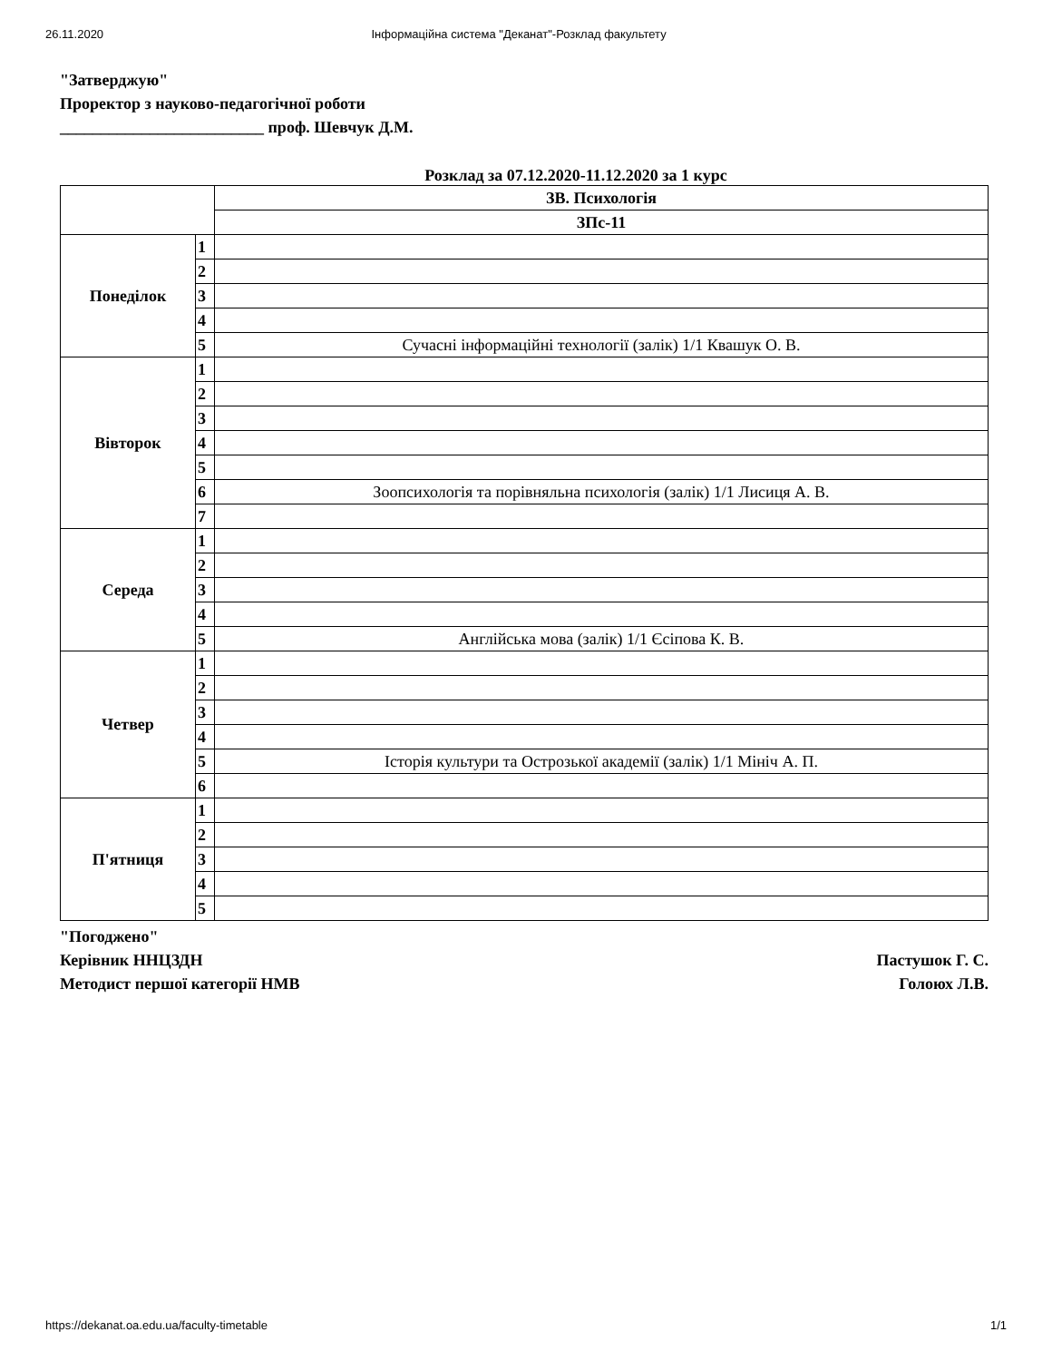26.11.2020 Інформаційна система "Деканат"-Розклад факультету
"Затверджую"
Проректор з науково-педагогічної роботи
_________________________ проф. Шевчук Д.М.
Розклад за 07.12.2020-11.12.2020 за 1 курс
| | | ЗВ. Психологія |
| | | ЗПс-11 |
| Понеділок | 1 | |
| | 2 | |
| | 3 | |
| | 4 | |
| | 5 | Сучасні інформаційні технології (залік) 1/1 Квашук О. В. |
| Вівторок | 1 | |
| | 2 | |
| | 3 | |
| | 4 | |
| | 5 | |
| | 6 | Зоопсихологія та порівняльна психологія (залік) 1/1 Лисиця А. В. |
| | 7 | |
| Середа | 1 | |
| | 2 | |
| | 3 | |
| | 4 | |
| | 5 | Англійська мова (залік) 1/1 Єсіпова К. В. |
| Четвер | 1 | |
| | 2 | |
| | 3 | |
| | 4 | |
| | 5 | Історія культури та Острозької академії (залік) 1/1 Мініч А. П. |
| | 6 | |
| П'ятниця | 1 | |
| | 2 | |
| | 3 | |
| | 4 | |
| | 5 | |
"Погоджено"
Керівник ННЦЗДН Пастушок Г. С.
Методист першої категорії НМВ Голоюх Л.В.
https://dekanat.oa.edu.ua/faculty-timetable 1/1